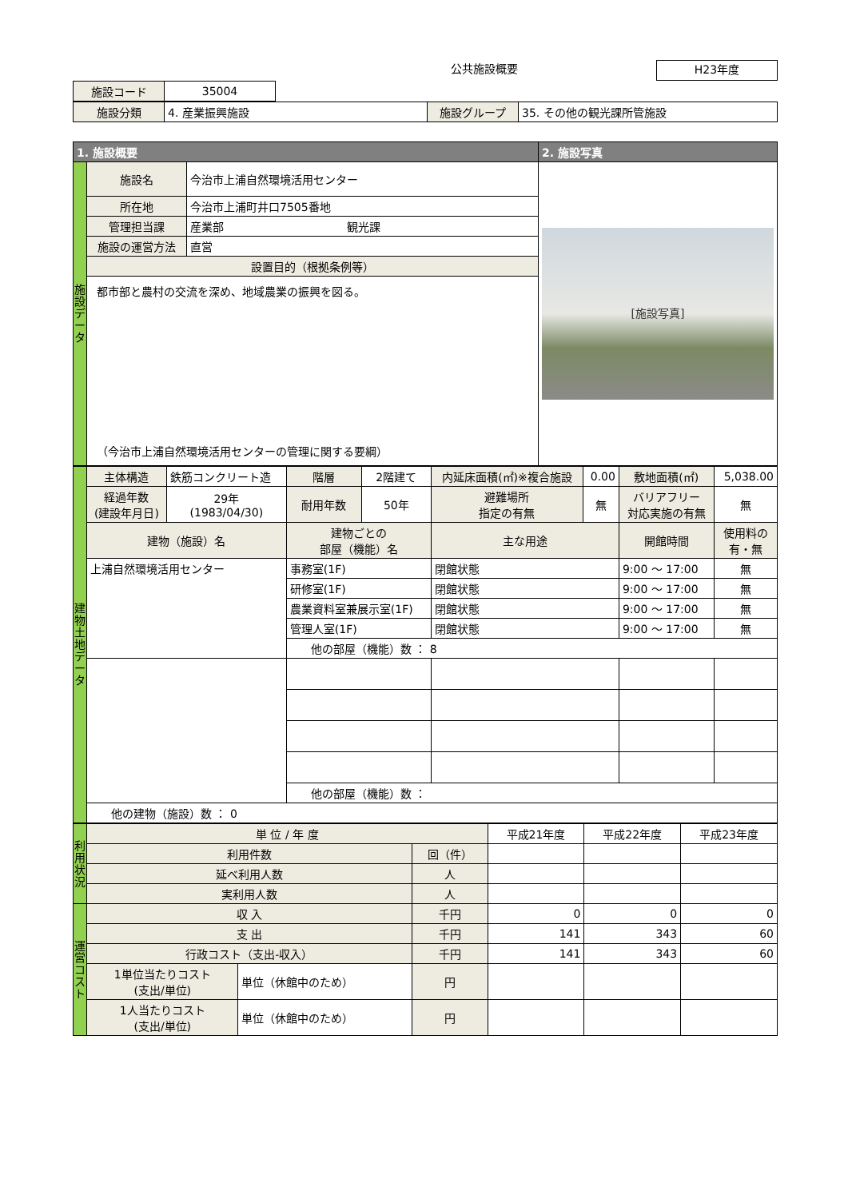公共施設概要 H23年度
| 施設コード | 35004 |
| 施設分類 | 4. 産業振興施設 | 施設グループ | 35. その他の観光課所管施設 |
| 1. 施設概要 | | | 2. 施設写真 |
| --- | --- | --- | --- |
| 施設データ | 施設名 | 今治市上浦自然環境活用センター | [施設写真] |
| | 所在地 | 今治市上浦町井口7505番地 | |
| | 管理担当課 | 産業部 観光課 | |
| | 施設の運営方法 | 直営 | |
| | 設置目的（根拠条例等） | | |
| | 都市部と農村の交流を深め、地域農業の振興を図る。 （今治市上浦自然環境活用センターの管理に関する要綱） | | |
| 建物土地データ | 主体構造 | 鉄筋コンクリート造 | 階層 | 2階建て | 内延床面積(㎡)※複合施設 | 0.00 | 敷地面積(㎡) | 5,038.00 |
| | 経過年数 (建設年月日) | 29年 (1983/04/30) | 耐用年数 | 50年 | 避難場所 指定の有無 | 無 | バリアフリー 対応実施の有無 | 無 |
| | 建物（施設）名 | | 建物ごとの 部屋（機能）名 | | 主な用途 | | 開館時間 | 使用料の 有・無 |
| | 上浦自然環境活用センター | | 事務室(1F) | | 閉館状態 | | 9:00 ～ 17:00 | 無 |
| | | | 研修室(1F) | | 閉館状態 | | 9:00 ～ 17:00 | 無 |
| | | | 農業資料室兼展示室(1F) | | 閉館状態 | | 9:00 ～ 17:00 | 無 |
| | | | 管理人室(1F) | | 閉館状態 | | 9:00 ～ 17:00 | 無 |
| | | | 他の部屋（機能）数 ： 8 | | | | | |
| | | | 他の部屋（機能）数 ： | | | | | |
| | 他の建物（施設）数 ： 0 | | | | | | | |
| 利用状況 | 単 位 / 年 度 | | | 平成21年度 | 平成22年度 | 平成23年度 |
| | 利用件数 | | 回（件） | | | |
| | 延べ利用人数 | | 人 | | | |
| | 実利用人数 | | 人 | | | |
| 運営コスト | 収 入 | | 千円 | 0 | 0 | 0 |
| | 支 出 | | 千円 | 141 | 343 | 60 |
| | 行政コスト（支出-収入） | | 千円 | 141 | 343 | 60 |
| | 1単位当たりコスト (支出/単位) | 単位（休館中のため） | 円 | | | |
| | 1人当たりコスト (支出/単位) | 単位（休館中のため） | 円 | | | |